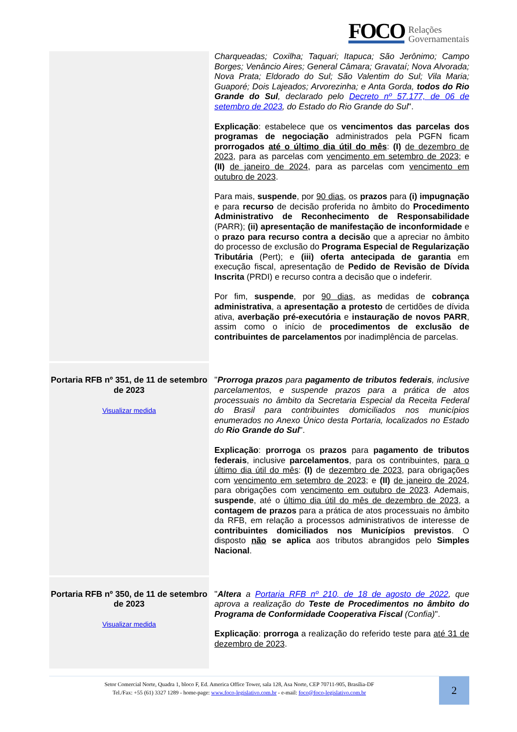FOCO Relações
Governamentais
| | Charqueadas; Coxilha; Taquari; Itapuca; São Jerônimo; Campo Borges; Venâncio Aires; General Câmara; Gravataí; Nova Alvorada; Nova Prata; Eldorado do Sul; São Valentim do Sul; Vila Maria; Guaporé; Dois Lajeados; Arvorezinha; e Anta Gorda, todos do Rio Grande do Sul , declarado pelo Decreto nº 57.177, de 06 de setembro de 2023 , do Estado do Rio Grande do Sul ". Explicação : estabelece que os vencimentos das parcelas dos programas de negociação administrados pela PGFN ficam prorrogados até o último dia útil do mês : (I) de dezembro de 2023 , para as parcelas com vencimento em setembro de 2023 ; e (II) de janeiro de 2024 , para as parcelas com vencimento em outubro de 2023 . Para mais, suspende , por 90 dias , os prazos para (i) impugnação e para recurso de decisão proferida no âmbito do Procedimento Administrativo de Reconhecimento de Responsabilidade (PARR); (ii) apresentação de manifestação de inconformidade e o prazo para recurso contra a decisão que a apreciar no âmbito do processo de exclusão do Programa Especial de Regularização Tributária (Pert); e (iii) oferta antecipada de garantia em execução fiscal, apresentação de Pedido de Revisão de Dívida Inscrita (PRDI) e recurso contra a decisão que o indeferir. Por fim, suspende , por 90 dias , as medidas de cobrança administrativa , a apresentação a protesto de certidões de dívida ativa, averbação pré-executória e instauração de novos PARR , assim como o início de procedimentos de exclusão de contribuintes de parcelamentos por inadimplência de parcelas. |
| Portaria RFB nº 351, de 11 de setembro de 2023 Visualizar medida | " Prorroga prazos para pagamento de tributos federais , inclusive parcelamentos, e suspende prazos para a prática de atos processuais no âmbito da Secretaria Especial da Receita Federal do Brasil para contribuintes domiciliados nos municípios enumerados no Anexo Único desta Portaria, localizados no Estado do Rio Grande do Sul ". Explicação : prorroga os prazos para pagamento de tributos federais , inclusive parcelamentos , para os contribuintes, para o último dia útil do mês : (I) de dezembro de 2023 , para obrigações com vencimento em setembro de 2023 ; e (II) de janeiro de 2024 , para obrigações com vencimento em outubro de 2023 . Ademais, suspende , até o último dia útil do mês de dezembro de 2023 , a contagem de prazos para a prática de atos processuais no âmbito da RFB, em relação a processos administrativos de interesse de contribuintes domiciliados nos Municípios previstos . O disposto não se aplica aos tributos abrangidos pelo Simples Nacional . |
| Portaria RFB nº 350, de 11 de setembro de 2023 Visualizar medida | " Altera a Portaria RFB nº 210, de 18 de agosto de 2022 , que aprova a realização do Teste de Procedimentos no âmbito do Programa de Conformidade Cooperativa Fiscal (Confia) ". Explicação : prorroga a realização do referido teste para até 31 de dezembro de 2023 . |
Setor Comercial Norte, Quadra 1, bloco F, Ed. America Office Tower, sala 128, Asa Norte, CEP 70711-905, Brasília-DF
Tel./Fax: +55 (61) 3327 1289 - home-page: www.foco-legislativo.com.br - e-mail: foco@foco-legislativo.com.br
2